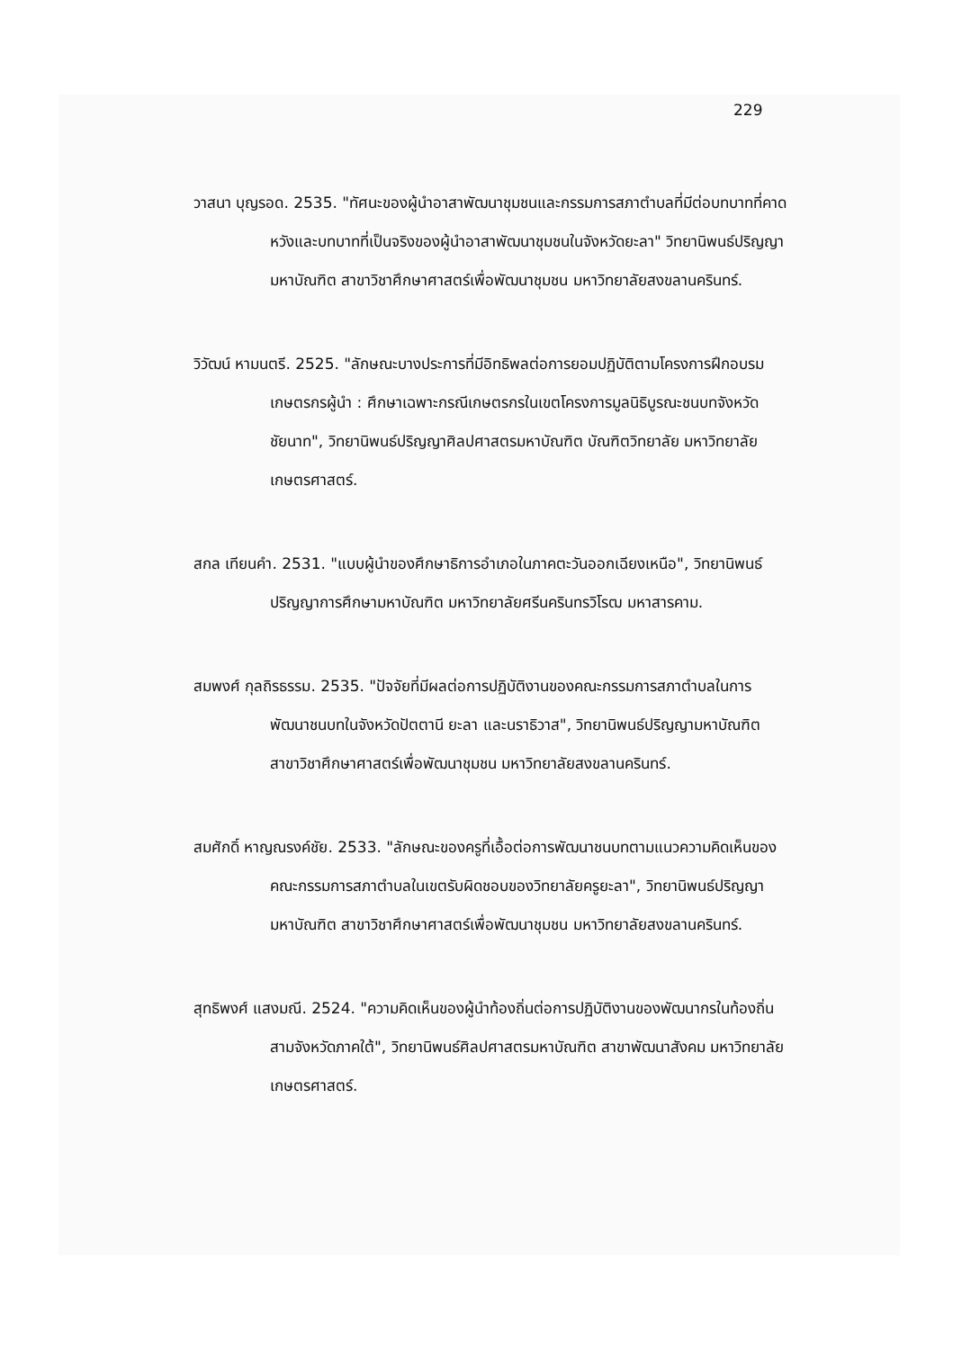229
วาสนา บุญรอด. 2535. "ทัศนะของผู้นำอาสาพัฒนาชุมชนและกรรมการสภาตำบลที่มีต่อบทบาทที่คาดหวังและบทบาทที่เป็นจริงของผู้นำอาสาพัฒนาชุมชนในจังหวัดยะลา" วิทยานิพนธ์ปริญญามหาบัณฑิต สาขาวิชาศึกษาศาสตร์เพื่อพัฒนาชุมชน มหาวิทยาลัยสงขลานครินทร์.
วิวัฒน์ หามนตรี. 2525. "ลักษณะบางประการที่มีอิทธิพลต่อการยอมปฏิบัติตามโครงการฝึกอบรมเกษตรกรผู้นำ : ศึกษาเฉพาะกรณีเกษตรกรในเขตโครงการมูลนิธิบูรณะชนบทจังหวัดชัยนาท", วิทยานิพนธ์ปริญญาศิลปศาสตรมหาบัณฑิต บัณฑิตวิทยาลัย มหาวิทยาลัยเกษตรศาสตร์.
สกล เทียนคำ. 2531. "แบบผู้นำของศึกษาธิการอำเภอในภาคตะวันออกเฉียงเหนือ", วิทยานิพนธ์ปริญญาการศึกษามหาบัณฑิต มหาวิทยาลัยศรีนครินทรวิโรฒ มหาสารคาม.
สมพงศ์ กุลถิรธรรม. 2535. "ปัจจัยที่มีผลต่อการปฏิบัติงานของคณะกรรมการสภาตำบลในการพัฒนาชนบทในจังหวัดปัตตานี ยะลา และนราธิวาส", วิทยานิพนธ์ปริญญามหาบัณฑิต สาขาวิชาศึกษาศาสตร์เพื่อพัฒนาชุมชน มหาวิทยาลัยสงขลานครินทร์.
สมศักดิ์ หาญณรงค์ชัย. 2533. "ลักษณะของครูที่เอื้อต่อการพัฒนาชนบทตามแนวความคิดเห็นของคณะกรรมการสภาตำบลในเขตรับผิดชอบของวิทยาลัยครูยะลา", วิทยานิพนธ์ปริญญามหาบัณฑิต สาขาวิชาศึกษาศาสตร์เพื่อพัฒนาชุมชน มหาวิทยาลัยสงขลานครินทร์.
สุทธิพงศ์ แสงมณี. 2524. "ความคิดเห็นของผู้นำท้องถิ่นต่อการปฏิบัติงานของพัฒนากรในท้องถิ่นสามจังหวัดภาคใต้", วิทยานิพนธ์ศิลปศาสตรมหาบัณฑิต สาขาพัฒนาสังคม มหาวิทยาลัยเกษตรศาสตร์.